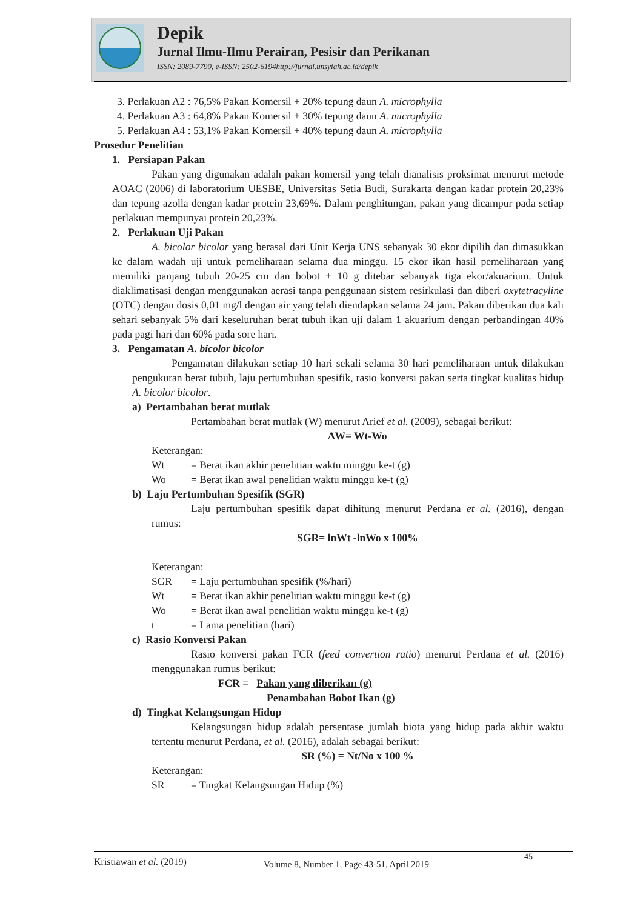Depik
Jurnal Ilmu-Ilmu Perairan, Pesisir dan Perikanan
ISSN: 2089-7790, e-ISSN: 2502-6194http://jurnal.unsyiah.ac.id/depik
3. Perlakuan A2 : 76,5% Pakan Komersil + 20% tepung daun A. microphylla
4. Perlakuan A3 : 64,8% Pakan Komersil + 30% tepung daun A. microphylla
5. Perlakuan A4 : 53,1% Pakan Komersil + 40% tepung daun A. microphylla
Prosedur Penelitian
1. Persiapan Pakan
Pakan yang digunakan adalah pakan komersil yang telah dianalisis proksimat menurut metode AOAC (2006) di laboratorium UESBE, Universitas Setia Budi, Surakarta dengan kadar protein 20,23% dan tepung azolla dengan kadar protein 23,69%. Dalam penghitungan, pakan yang dicampur pada setiap perlakuan mempunyai protein 20,23%.
2. Perlakuan Uji Pakan
A. bicolor bicolor yang berasal dari Unit Kerja UNS sebanyak 30 ekor dipilih dan dimasukkan ke dalam wadah uji untuk pemeliharaan selama dua minggu. 15 ekor ikan hasil pemeliharaan yang memiliki panjang tubuh 20-25 cm dan bobot ± 10 g ditebar sebanyak tiga ekor/akuarium. Untuk diaklimatisasi dengan menggunakan aerasi tanpa penggunaan sistem resirkulasi dan diberi oxytetracyline (OTC) dengan dosis 0,01 mg/l dengan air yang telah diendapkan selama 24 jam. Pakan diberikan dua kali sehari sebanyak 5% dari keseluruhan berat tubuh ikan uji dalam 1 akuarium dengan perbandingan 40% pada pagi hari dan 60% pada sore hari.
3. Pengamatan A. bicolor bicolor
Pengamatan dilakukan setiap 10 hari sekali selama 30 hari pemeliharaan untuk dilakukan pengukuran berat tubuh, laju pertumbuhan spesifik, rasio konversi pakan serta tingkat kualitas hidup A. bicolor bicolor.
a) Pertambahan berat mutlak
Pertambahan berat mutlak (W) menurut Arief et al. (2009), sebagai berikut:
ΔW= Wt-Wo
Keterangan:
Wt = Berat ikan akhir penelitian waktu minggu ke-t (g)
Wo = Berat ikan awal penelitian waktu minggu ke-t (g)
b) Laju Pertumbuhan Spesifik (SGR)
Laju pertumbuhan spesifik dapat dihitung menurut Perdana et al. (2016), dengan rumus:
SGR= lnWt -lnWo x 100%
Keterangan:
SGR = Laju pertumbuhan spesifik (%/hari)
Wt = Berat ikan akhir penelitian waktu minggu ke-t (g)
Wo = Berat ikan awal penelitian waktu minggu ke-t (g)
t = Lama penelitian (hari)
c) Rasio Konversi Pakan
Rasio konversi pakan FCR (feed convertion ratio) menurut Perdana et al. (2016) menggunakan rumus berikut:
FCR = Pakan yang diberikan (g)
Penambahan Bobot Ikan (g)
d) Tingkat Kelangsungan Hidup
Kelangsungan hidup adalah persentase jumlah biota yang hidup pada akhir waktu tertentu menurut Perdana, et al. (2016), adalah sebagai berikut:
SR (%) = Nt/No x 100 %
Keterangan:
SR = Tingkat Kelangsungan Hidup (%)
Kristiawan et al. (2019) Volume 8, Number 1, Page 43-51, April 2019 45